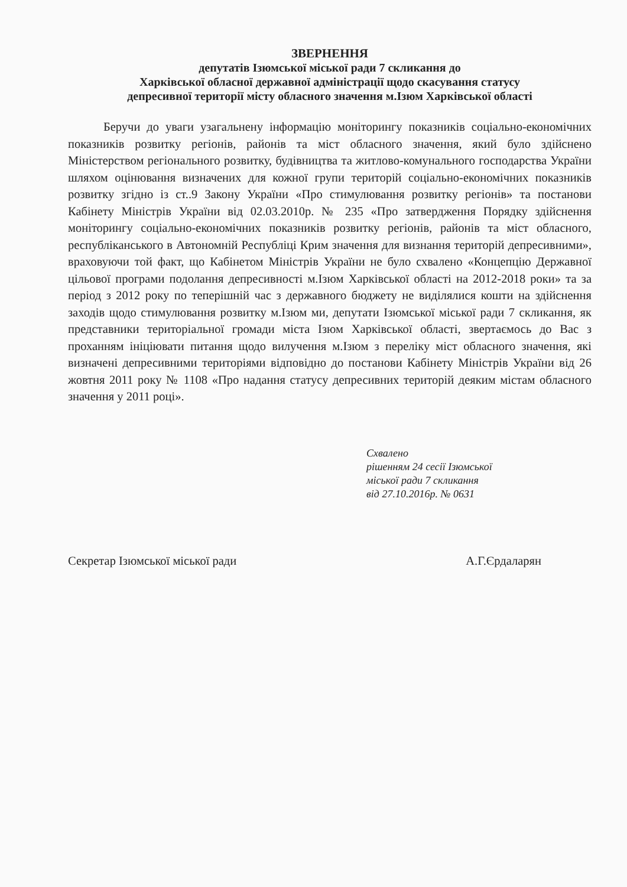ЗВЕРНЕННЯ
депутатів Ізюмської міської ради 7 скликання до
Харківської обласної державної адміністрації щодо скасування статусу
депресивної території містy обласного значення м.Ізюм Харківської області
Беручи до уваги узагальнену інформацію моніторингу показників соціально-економічних показників розвитку регіонів, районів та міст обласного значення, який було здійснено Міністерством регіонального розвитку, будівництва та житлово-комунального господарства України шляхом оцінювання визначених для кожної групи територій соціально-економічних показників розвитку згідно із ст..9 Закону України «Про стимулювання розвитку регіонів» та постанови Кабінету Міністрів України від 02.03.2010р. № 235 «Про затвердження Порядку здійснення моніторингу соціально-економічних показників розвитку регіонів, районів та міст обласного, республіканського в Автономній Республіці Крим значення для визнання територій депресивними», враховуючи той факт, що Кабінетом Міністрів України не було схвалено «Концепцію Державної цільової програми подолання депресивності м.Ізюм Харківської області на 2012-2018 роки» та за період з 2012 року по теперішній час з державного бюджету не виділялися кошти на здійснення заходів щодо стимулювання розвитку м.Ізюм ми, депутати Ізюмської міської ради 7 скликання, як представники територіальної громади міста Ізюм Харківської області, звертаємось до Вас з проханням ініціювати питання щодо вилучення м.Ізюм з переліку міст обласного значення, які визначені депресивними територіями відповідно до постанови Кабінету Міністрів України від 26 жовтня 2011 року № 1108 «Про надання статусу депресивних територій деяким містам обласного значення у 2011 році».
Схвалено
рішенням 24 сесії Ізюмської
міської ради 7 скликання
від 27.10.2016р. № 0631
Секретар Ізюмської міської ради А.Г.Єрдаларян